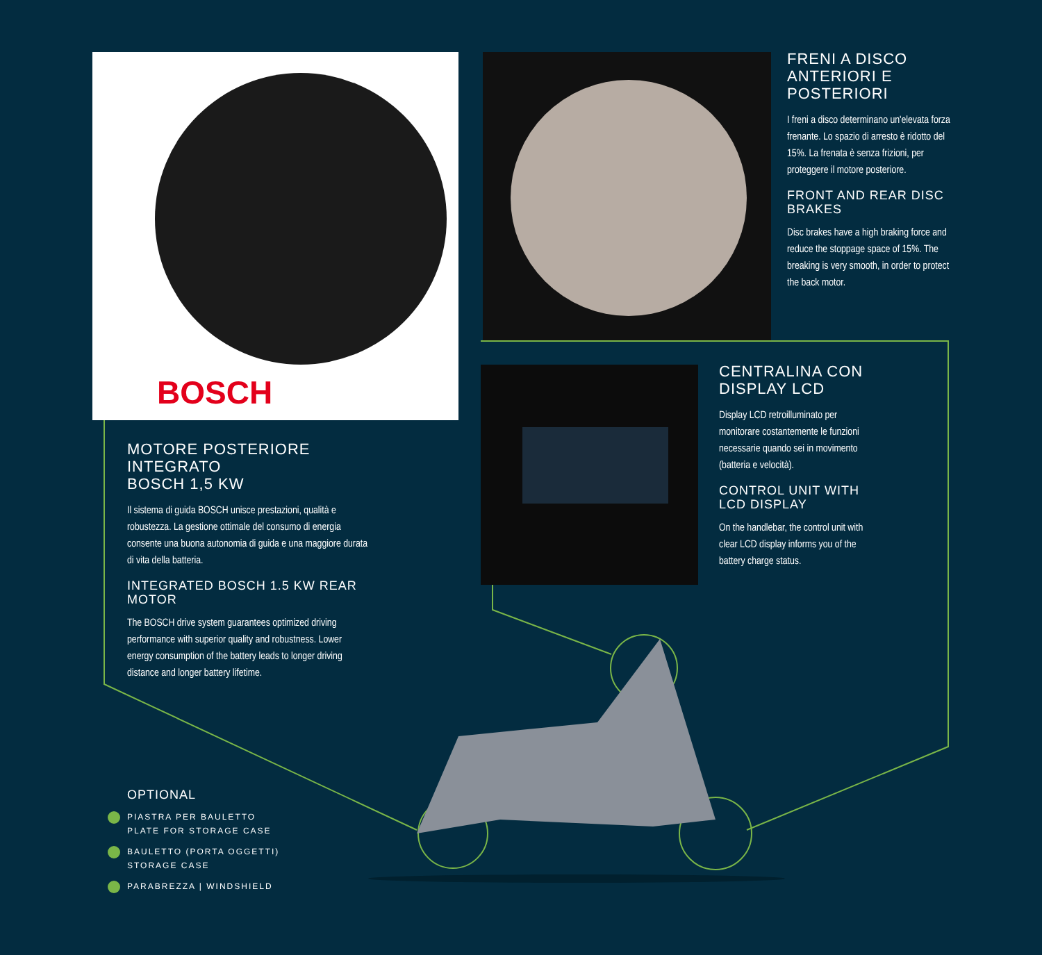BOSCH
FRENI A DISCO
ANTERIORI E POSTERIORI
I freni a disco determinano un'elevata forza frenante. Lo spazio di arresto è ridotto del 15%. La frenata è senza frizioni, per proteggere il motore posteriore.
FRONT AND REAR DISC BRAKES
Disc brakes have a high braking force and reduce the stoppage space of 15%. The breaking is very smooth, in order to protect the back motor.
CENTRALINA CON
DISPLAY LCD
Display LCD retroilluminato per monitorare costantemente le funzioni necessarie quando sei in movimento (batteria e velocità).
CONTROL UNIT WITH LCD DISPLAY
On the handlebar, the control unit with clear LCD display informs you of the battery charge status.
MOTORE POSTERIORE INTEGRATO
BOSCH 1,5 KW
Il sistema di guida BOSCH unisce prestazioni, qualità e robustezza. La gestione ottimale del consumo di energia consente una buona autonomia di guida e una maggiore durata di vita della batteria.
INTEGRATED BOSCH 1.5 KW REAR MOTOR
The BOSCH drive system guarantees optimized driving performance with superior quality and robustness. Lower energy consumption of the battery leads to longer driving distance and longer battery lifetime.
OPTIONAL
PIASTRA PER BAULETTO
PLATE FOR STORAGE CASE
BAULETTO (PORTA OGGETTI)
STORAGE CASE
PARABREZZA | WINDSHIELD